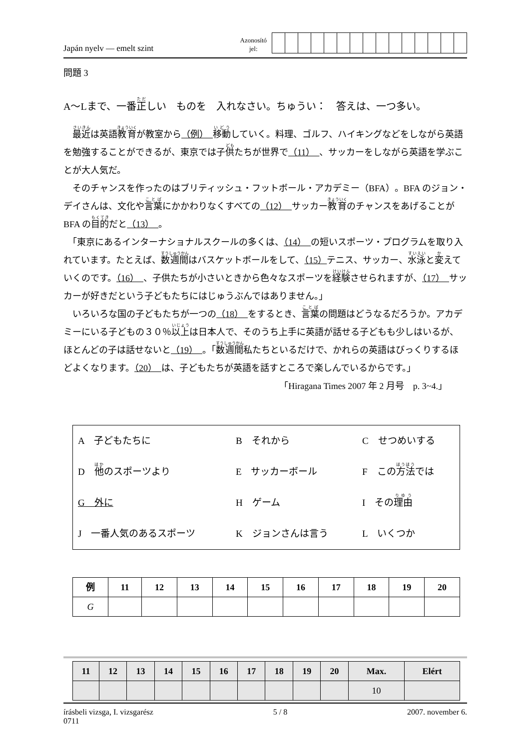Japán nyelv — emelt szint
Azonosító
jel:
問題 3
A～Lまで、一番正しい　ものを　入れなさい。ちゅうい：　答えは、一つ多い。
　最近は英語教育が教室から（例）　移動していく。料理、ゴルフ、ハイキングなどをしながら英語を勉強することができるが、東京では子供たちが世界で（11）　、サッカーをしながら英語を学ぶことが大人気だ。
　そのチャンスを作ったのはブリティッシュ・フットボール・アカデミー（BFA）。BFA のジョン・デイさんは、文化や言葉にかかわりなくすべての（12）　サッカー教育のチャンスをあげることが BFA の目的だと（13）　。
　「東京にあるインターナショナルスクールの多くは、（14）　の短いスポーツ・プログラムを取り入れています。たとえば、数週間はバスケットボールをして、（15）テニス、サッカー、水泳と変えていくのです。（16）　、子供たちが小さいときから色々なスポーツを経験させられますが、（17）　サッカーが好きだという子どもたちにはじゅうぶんではありません。」
　いろいろな国の子どもたちが一つの（18）　をするとき、言葉の問題はどうなるだろうか。アカデミーにいる子どもの３０％以上は日本人で、そのうち上手に英語が話せる子どもも少しはいるが、ほとんどの子は話せないと（19）　。「数週間私たちといるだけで、かれらの英語はびっくりするほどよくなります。（20）　は、子どもたちが英語を話すところで楽しんでいるからです。」
「Hiragana Times 2007 年 2 月号　p. 3~4.」
| A 子どもたちに | B それから | C せつめいする |
| D 他 のスポーツより | E サッカーボール | F この 方法 では |
| G 外に | H ゲーム | I その 理由 |
| J 一番人気のあるスポーツ | K ジョンさんは言う | L いくつか |
| 例 | 11 | 12 | 13 | 14 | 15 | 16 | 17 | 18 | 19 | 20 |
| --- | --- | --- | --- | --- | --- | --- | --- | --- | --- | --- |
| G | | | | | | | | | | |
| 11 | 12 | 13 | 14 | 15 | 16 | 17 | 18 | 19 | 20 | Max. | Elért |
| --- | --- | --- | --- | --- | --- | --- | --- | --- | --- | --- | --- |
| | | | | | | | | | | 10 | |
írásbeli vizsga, I. vizsgarész
0711
5 / 8 2007. november 6.